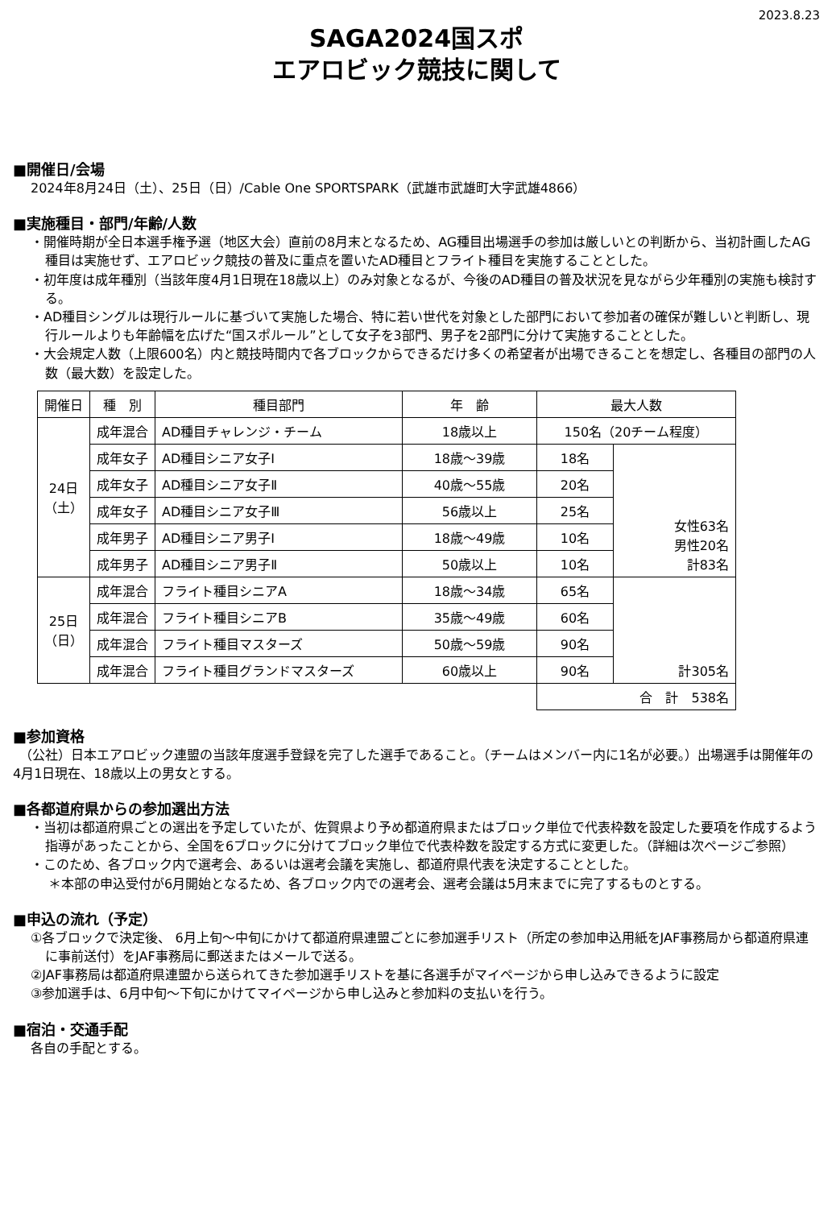2023.8.23
SAGA2024国スポ
エアロビック競技に関して
■開催日/会場
2024年8月24日（土）、25日（日）/Cable One SPORTSPARK（武雄市武雄町大字武雄4866）
■実施種目・部門/年齢/人数
・開催時期が全日本選手権予選（地区大会）直前の8月末となるため、AG種目出場選手の参加は厳しいとの判断から、当初計画したAG種目は実施せず、エアロビック競技の普及に重点を置いたAD種目とフライト種目を実施することとした。
・初年度は成年種別（当該年度4月1日現在18歳以上）のみ対象となるが、今後のAD種目の普及状況を見ながら少年種別の実施も検討する。
・AD種目シングルは現行ルールに基づいて実施した場合、特に若い世代を対象とした部門において参加者の確保が難しいと判断し、現行ルールよりも年齢幅を広げた“国スポルール”として女子を3部門、男子を2部門に分けて実施することとした。
・大会規定人数（上限600名）内と競技時間内で各ブロックからできるだけ多くの希望者が出場できることを想定し、各種目の部門の人数（最大数）を設定した。
| 開催日 | 種 別 | 種目部門 | 年 齢 | 最大人数 | |
| --- | --- | --- | --- | --- | --- |
| 24日 （土） | 成年混合 | AD種目チャレンジ・チーム | 18歳以上 | 150名（20チーム程度） | |
| | 成年女子 | AD種目シニア女子Ⅰ | 18歳～39歳 | 18名 | 女性63名 男性20名 計83名 |
| | 成年女子 | AD種目シニア女子Ⅱ | 40歳～55歳 | 20名 | |
| | 成年女子 | AD種目シニア女子Ⅲ | 56歳以上 | 25名 | |
| | 成年男子 | AD種目シニア男子Ⅰ | 18歳～49歳 | 10名 | |
| | 成年男子 | AD種目シニア男子Ⅱ | 50歳以上 | 10名 | |
| 25日 （日） | 成年混合 | フライト種目シニアA | 18歳～34歳 | 65名 | 計305名 |
| | 成年混合 | フライト種目シニアB | 35歳～49歳 | 60名 | |
| | 成年混合 | フライト種目マスターズ | 50歳～59歳 | 90名 | |
| | 成年混合 | フライト種目グランドマスターズ | 60歳以上 | 90名 | |
| | | | | 合 計 538名 | |
■参加資格
　（公社）日本エアロビック連盟の当該年度選手登録を完了した選手であること。（チームはメンバー内に1名が必要。）出場選手は開催年の4月1日現在、18歳以上の男女とする。
■各都道府県からの参加選出方法
・当初は都道府県ごとの選出を予定していたが、佐賀県より予め都道府県またはブロック単位で代表枠数を設定した要項を作成するよう指導があったことから、全国を6ブロックに分けてブロック単位で代表枠数を設定する方式に変更した。（詳細は次ページご参照）
・このため、各ブロック内で選考会、あるいは選考会議を実施し、都道府県代表を決定することとした。
＊本部の申込受付が6月開始となるため、各ブロック内での選考会、選考会議は5月末までに完了するものとする。
■申込の流れ（予定）
①各ブロックで決定後、 6月上旬～中旬にかけて都道府県連盟ごとに参加選手リスト（所定の参加申込用紙をJAF事務局から都道府県連に事前送付）をJAF事務局に郵送またはメールで送る。
②JAF事務局は都道府県連盟から送られてきた参加選手リストを基に各選手がマイページから申し込みできるように設定
③参加選手は、6月中旬～下旬にかけてマイページから申し込みと参加料の支払いを行う。
■宿泊・交通手配
各自の手配とする。